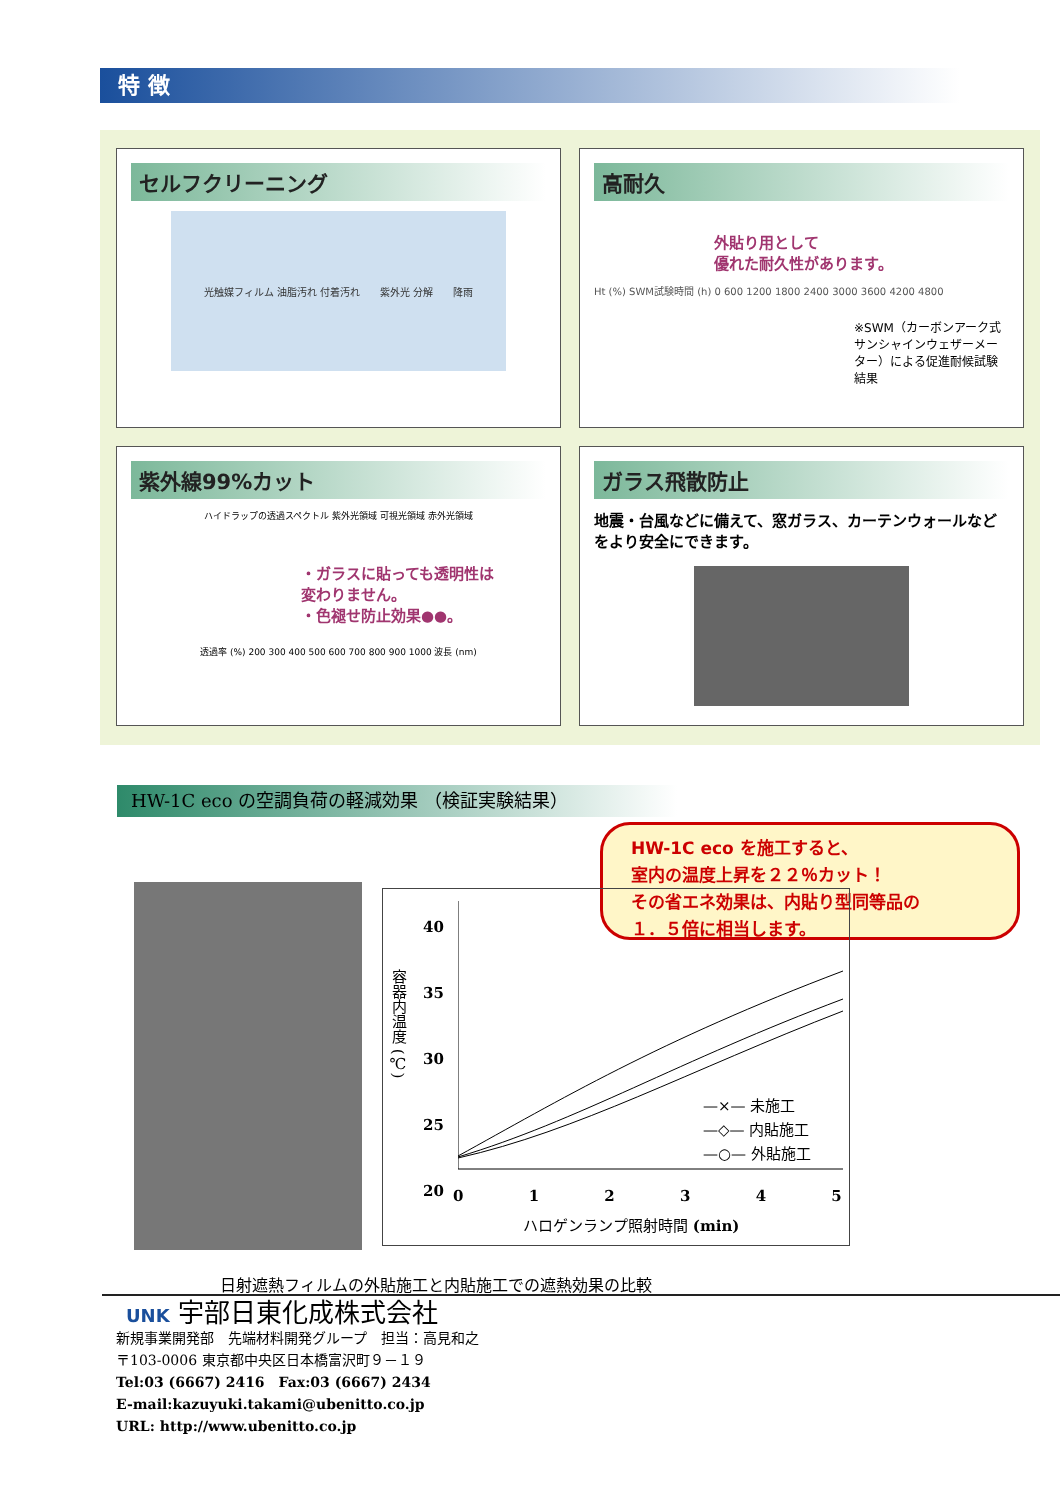特 徴
セルフクリーニング
光触媒フィルム 油脂汚れ 付着汚れ 紫外光 分解 降雨
高耐久
外貼り用として
優れた耐久性があります。
Ht (%) SWM試験時間 (h) 0 600 1200 1800 2400 3000 3600 4200 4800
※SWM（カーボンアーク式サンシャインウェザーメーター）による促進耐候試験結果
紫外線99%カット
ハイドラップの透過スペクトル 紫外光領域 可視光領域 赤外光領域
・ガラスに貼っても透明性は
変わりません。
・色褪せ防止効果●●。
透過率 (%) 200 300 400 500 600 700 800 900 1000 波長 (nm)
ガラス飛散防止
地震・台風などに備えて、窓ガラス、カーテンウォールなどをより安全にできます。
HW-1C eco の空調負荷の軽減効果 （検証実験結果）
HW-1C eco を施工すると、
室内の温度上昇を２２％カット！
その省エネ効果は、内貼り型同等品の
１．５倍に相当します。
容器内温度 (℃)
40
35
30
25
20
—×— 未施工
—◇— 内貼施工
—○— 外貼施工
0 1 2 3 4 5
ハロゲンランプ照射時間 (min)
日射遮熱フィルムの外貼施工と内貼施工での遮熱効果の比較
UNK 宇部日東化成株式会社
新規事業開発部　先端材料開発グループ　担当：高見和之
〒103-0006 東京都中央区日本橋富沢町９－１９
Tel:03 (6667) 2416　Fax:03 (6667) 2434
E-mail:kazuyuki.takami@ubenitto.co.jp
URL: http://www.ubenitto.co.jp